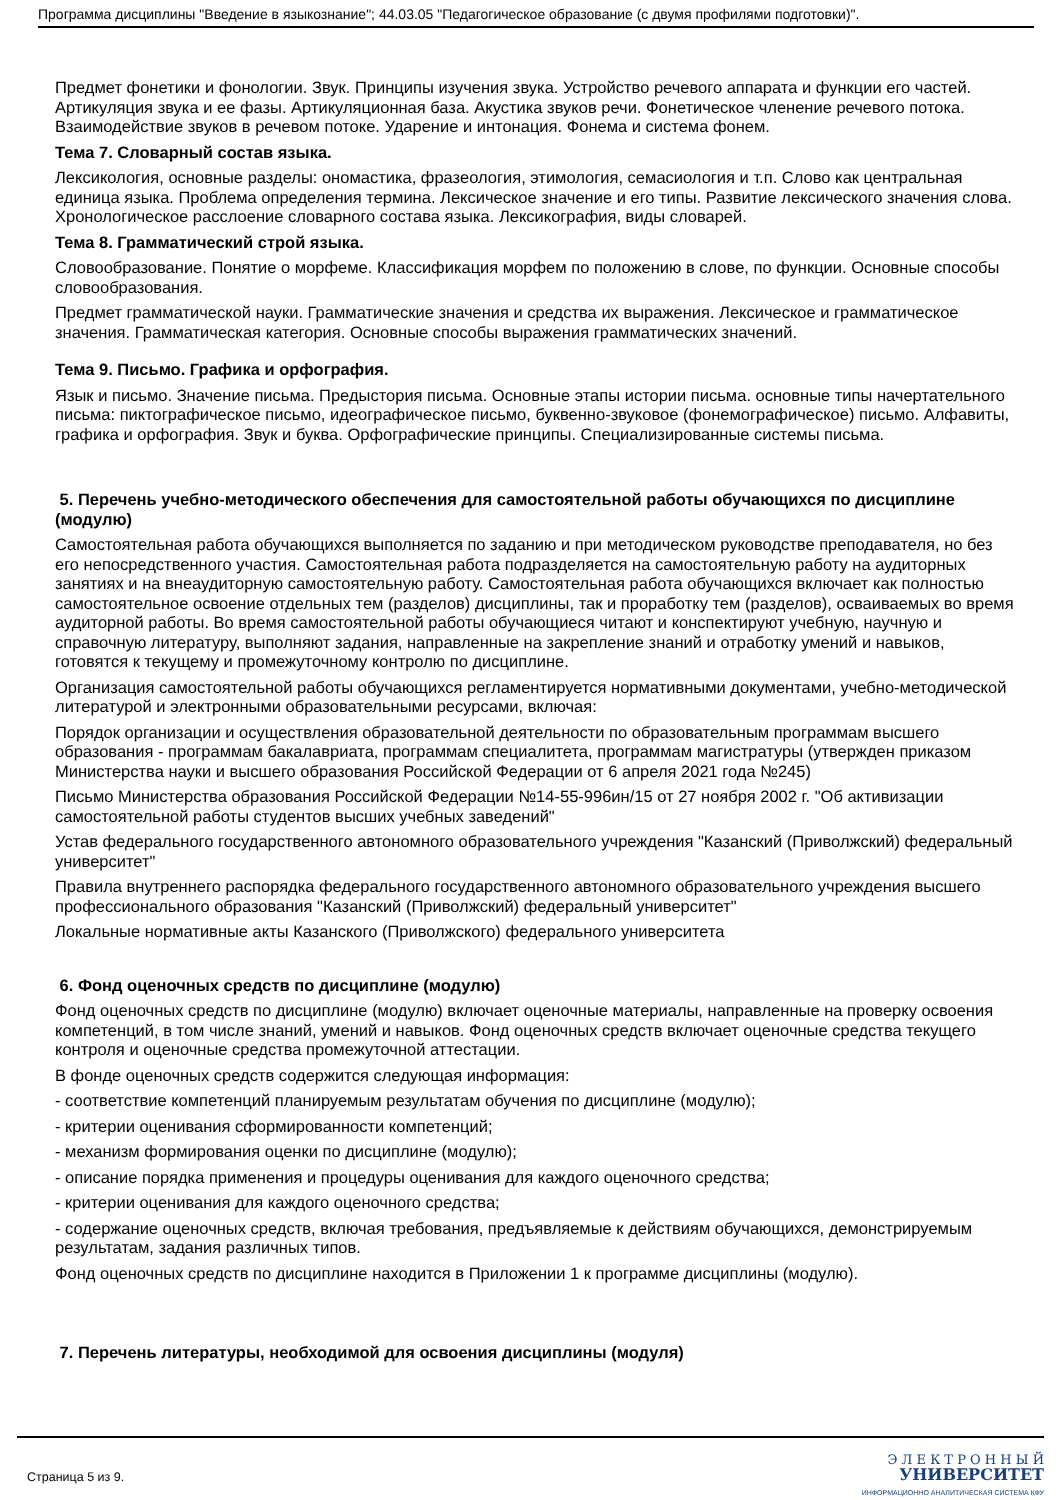Программа дисциплины "Введение в языкознание"; 44.03.05 "Педагогическое образование (с двумя профилями подготовки)".
Предмет фонетики и фонологии. Звук. Принципы изучения звука. Устройство речевого аппарата и функции его частей. Артикуляция звука и ее фазы. Артикуляционная база. Акустика звуков речи. Фонетическое членение речевого потока. Взаимодействие звуков в речевом потоке. Ударение и интонация. Фонема и система фонем.
Тема 7. Словарный состав языка.
Лексикология, основные разделы: ономастика, фразеология, этимология, семасиология и т.п. Слово как центральная единица языка. Проблема определения термина. Лексическое значение и его типы. Развитие лексического значения слова. Хронологическое расслоение словарного состава языка. Лексикография, виды словарей.
Тема 8. Грамматический строй языка.
Словообразование. Понятие о морфеме. Классификация морфем по положению в слове, по функции. Основные способы словообразования.
Предмет грамматической науки. Грамматические значения и средства их выражения. Лексическое и грамматическое значения. Грамматическая категория. Основные способы выражения грамматических значений.
Тема 9. Письмо. Графика и орфография.
Язык и письмо. Значение письма. Предыстория письма. Основные этапы истории письма. основные типы начертательного письма: пиктографическое письмо, идеографическое письмо, буквенно-звуковое (фонемографическое) письмо. Алфавиты, графика и орфография. Звук и буква. Орфографические принципы. Специализированные системы письма.
5. Перечень учебно-методического обеспечения для самостоятельной работы обучающихся по дисциплине (модулю)
Самостоятельная работа обучающихся выполняется по заданию и при методическом руководстве преподавателя, но без его непосредственного участия. Самостоятельная работа подразделяется на самостоятельную работу на аудиторных занятиях и на внеаудиторную самостоятельную работу. Самостоятельная работа обучающихся включает как полностью самостоятельное освоение отдельных тем (разделов) дисциплины, так и проработку тем (разделов), осваиваемых во время аудиторной работы. Во время самостоятельной работы обучающиеся читают и конспектируют учебную, научную и справочную литературу, выполняют задания, направленные на закрепление знаний и отработку умений и навыков, готовятся к текущему и промежуточному контролю по дисциплине.
Организация самостоятельной работы обучающихся регламентируется нормативными документами, учебно-методической литературой и электронными образовательными ресурсами, включая:
Порядок организации и осуществления образовательной деятельности по образовательным программам высшего образования - программам бакалавриата, программам специалитета, программам магистратуры (утвержден приказом Министерства науки и высшего образования Российской Федерации от 6 апреля 2021 года №245)
Письмо Министерства образования Российской Федерации №14-55-996ин/15 от 27 ноября 2002 г. "Об активизации самостоятельной работы студентов высших учебных заведений"
Устав федерального государственного автономного образовательного учреждения "Казанский (Приволжский) федеральный университет"
Правила внутреннего распорядка федерального государственного автономного образовательного учреждения высшего профессионального образования "Казанский (Приволжский) федеральный университет"
Локальные нормативные акты Казанского (Приволжского) федерального университета
6. Фонд оценочных средств по дисциплине (модулю)
Фонд оценочных средств по дисциплине (модулю) включает оценочные материалы, направленные на проверку освоения компетенций, в том числе знаний, умений и навыков. Фонд оценочных средств включает оценочные средства текущего контроля и оценочные средства промежуточной аттестации.
В фонде оценочных средств содержится следующая информация:
- соответствие компетенций планируемым результатам обучения по дисциплине (модулю);
- критерии оценивания сформированности компетенций;
- механизм формирования оценки по дисциплине (модулю);
- описание порядка применения и процедуры оценивания для каждого оценочного средства;
- критерии оценивания для каждого оценочного средства;
- содержание оценочных средств, включая требования, предъявляемые к действиям обучающихся, демонстрируемым результатам, задания различных типов.
Фонд оценочных средств по дисциплине находится в Приложении 1 к программе дисциплины (модулю).
7. Перечень литературы, необходимой для освоения дисциплины (модуля)
Страница 5 из 9.
Э Л Е К Т Р О Н Н Ы Й
УНИВЕРСИТЕТ
ИНФОРМАЦИОННО АНАЛИТИЧЕСКАЯ СИСТЕМА КФУ